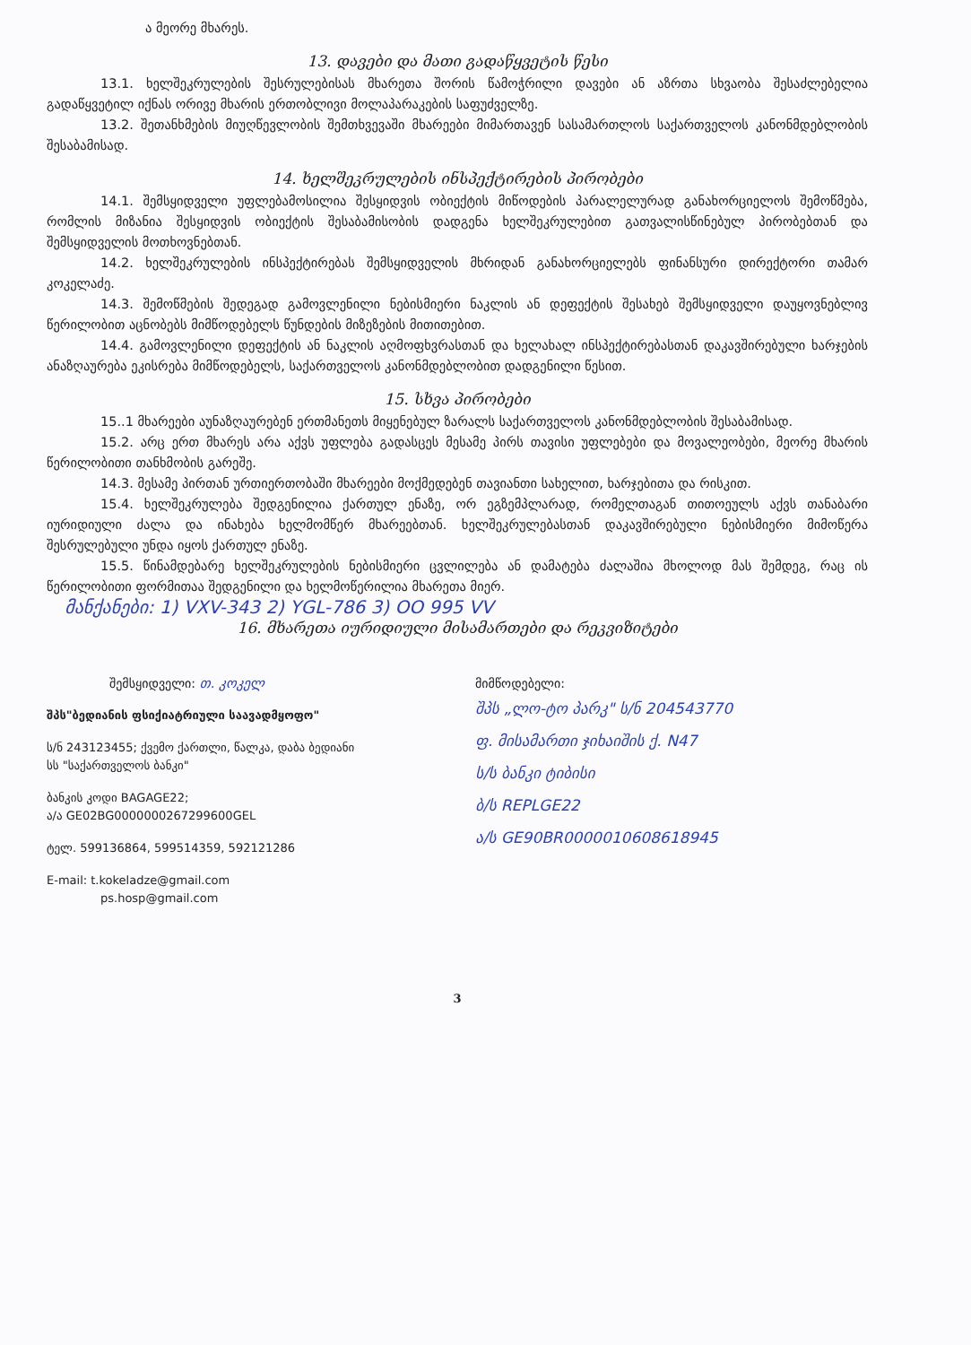ა მეორე მხარეს.
13. დავები და მათი გადაწყვეტის წესი
13.1. ხელშეკრულების შესრულებისას მხარეთა შორის წამოჭრილი დავები ან აზრთა სხვაობა შესაძლებელია გადაწყვეტილ იქნას ორივე მხარის ერთობლივი მოლაპარაკების საფუძველზე.
13.2. შეთანხმების მიუღწევლობის შემთხვევაში მხარეები მიმართავენ სასამართლოს საქართველოს კანონმდებლობის შესაბამისად.
14. ხელშეკრულების ინსპექტირების პირობები
14.1. შემსყიდველი უფლებამოსილია შესყიდვის ობიექტის მიწოდების პარალელურად განახორციელოს შემოწმება, რომლის მიზანია შესყიდვის ობიექტის შესაბამისობის დადგენა ხელშეკრულებით გათვალისწინებულ პირობებთან და შემსყიდველის მოთხოვნებთან.
14.2. ხელშეკრულების ინსპექტირებას შემსყიდველის მხრიდან განახორციელებს ფინანსური დირექტორი თამარ კოკელაძე.
14.3. შემოწმების შედეგად გამოვლენილი ნებისმიერი ნაკლის ან დეფექტის შესახებ შემსყიდველი დაუყოვნებლივ წერილობით აცნობებს მიმწოდებელს წუნდების მიზეზების მითითებით.
14.4. გამოვლენილი დეფექტის ან ნაკლის აღმოფხვრასთან და ხელახალ ინსპექტირებასთან დაკავშირებული ხარჯების ანაზღაურება ეკისრება მიმწოდებელს, საქართველოს კანონმდებლობით დადგენილი წესით.
15. სხვა პირობები
15..1 მხარეები აუნაზღაურებენ ერთმანეთს მიყენებულ ზარალს საქართველოს კანონმდებლობის შესაბამისად.
15.2. არც ერთ მხარეს არა აქვს უფლება გადასცეს მესამე პირს თავისი უფლებები და მოვალეობები, მეორე მხარის წერილობითი თანხმობის გარეშე.
14.3. მესამე პირთან ურთიერთობაში მხარეები მოქმედებენ თავიანთი სახელით, ხარჯებითა და რისკით.
15.4. ხელშეკრულება შედგენილია ქართულ ენაზე, ორ ეგზემპლარად, რომელთაგან თითოეულს აქვს თანაბარი იურიდიული ძალა და ინახება ხელმომწერ მხარეებთან. ხელშეკრულებასთან დაკავშირებული ნებისმიერი მიმოწერა შესრულებული უნდა იყოს ქართულ ენაზე.
15.5. წინამდებარე ხელშეკრულების ნებისმიერი ცვლილება ან დამატება ძალაშია მხოლოდ მას შემდეგ, რაც ის წერილობითი ფორმითაა შედგენილი და ხელმოწერილია მხარეთა მიერ.
მანქანები: 1) VXV-343 2) YGL-786 3) OO 995 VV
16. მხარეთა იურიდიული მისამართები და რეკვიზიტები
შემსყიდველი: თ. კოკელ
შპს"ბედიანის ფსიქიატრიული საავადმყოფო"
ს/ნ 243123455; ქვემო ქართლი, წალკა, დაბა ბედიანი
სს "საქართველოს ბანკი"
ბანკის კოდი BAGAGE22;
ა/ა GE02BG0000000267299600GEL
ტელ. 599136864, 599514359, 592121286
E-mail: t.kokeladze@gmail.com
ps.hosp@gmail.com
მიმწოდებელი:
შპს „ლო-ტო პარკ" ს/ნ 204543770
ფ. მისამართი ჯიხაიშის ქ. N47
ს/ს ბანკი ტიბისი
ბ/ს REPLGE22
ა/ს GE90BR0000010608618945
3